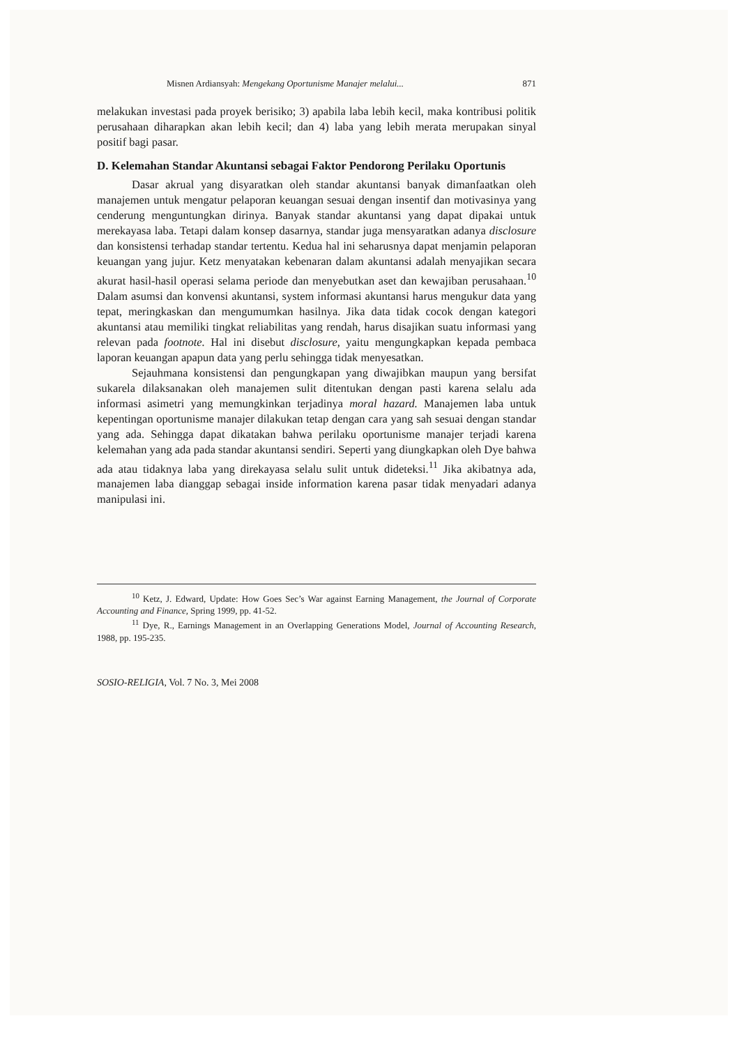Misnen Ardiansyah: Mengekang Oportunisme Manajer melalui... 871
melakukan investasi pada proyek berisiko; 3) apabila laba lebih kecil, maka kontribusi politik perusahaan diharapkan akan lebih kecil; dan 4) laba yang lebih merata merupakan sinyal positif bagi pasar.
D. Kelemahan Standar Akuntansi sebagai Faktor Pendorong Perilaku Oportunis
Dasar akrual yang disyaratkan oleh standar akuntansi banyak dimanfaatkan oleh manajemen untuk mengatur pelaporan keuangan sesuai dengan insentif dan motivasinya yang cenderung menguntungkan dirinya. Banyak standar akuntansi yang dapat dipakai untuk merekayasa laba. Tetapi dalam konsep dasarnya, standar juga mensyaratkan adanya disclosure dan konsistensi terhadap standar tertentu. Kedua hal ini seharusnya dapat menjamin pelaporan keuangan yang jujur. Ketz menyatakan kebenaran dalam akuntansi adalah menyajikan secara akurat hasil-hasil operasi selama periode dan menyebutkan aset dan kewajiban perusahaan.<sup>10</sup> Dalam asumsi dan konvensi akuntansi, system informasi akuntansi harus mengukur data yang tepat, meringkaskan dan mengumumkan hasilnya. Jika data tidak cocok dengan kategori akuntansi atau memiliki tingkat reliabilitas yang rendah, harus disajikan suatu informasi yang relevan pada footnote. Hal ini disebut disclosure, yaitu mengungkapkan kepada pembaca laporan keuangan apapun data yang perlu sehingga tidak menyesatkan.
Sejauhmana konsistensi dan pengungkapan yang diwajibkan maupun yang bersifat sukarela dilaksanakan oleh manajemen sulit ditentukan dengan pasti karena selalu ada informasi asimetri yang memungkinkan terjadinya moral hazard. Manajemen laba untuk kepentingan oportunisme manajer dilakukan tetap dengan cara yang sah sesuai dengan standar yang ada. Sehingga dapat dikatakan bahwa perilaku oportunisme manajer terjadi karena kelemahan yang ada pada standar akuntansi sendiri. Seperti yang diungkapkan oleh Dye bahwa ada atau tidaknya laba yang direkayasa selalu sulit untuk dideteksi.<sup>11</sup> Jika akibatnya ada, manajemen laba dianggap sebagai inside information karena pasar tidak menyadari adanya manipulasi ini.
<sup>10</sup> Ketz, J. Edward, Update: How Goes Sec’s War against Earning Management, the Journal of Corporate Accounting and Finance, Spring 1999, pp. 41-52.
<sup>11</sup> Dye, R., Earnings Management in an Overlapping Generations Model, Journal of Accounting Research, 1988, pp. 195-235.
SOSIO-RELIGIA, Vol. 7 No. 3, Mei 2008